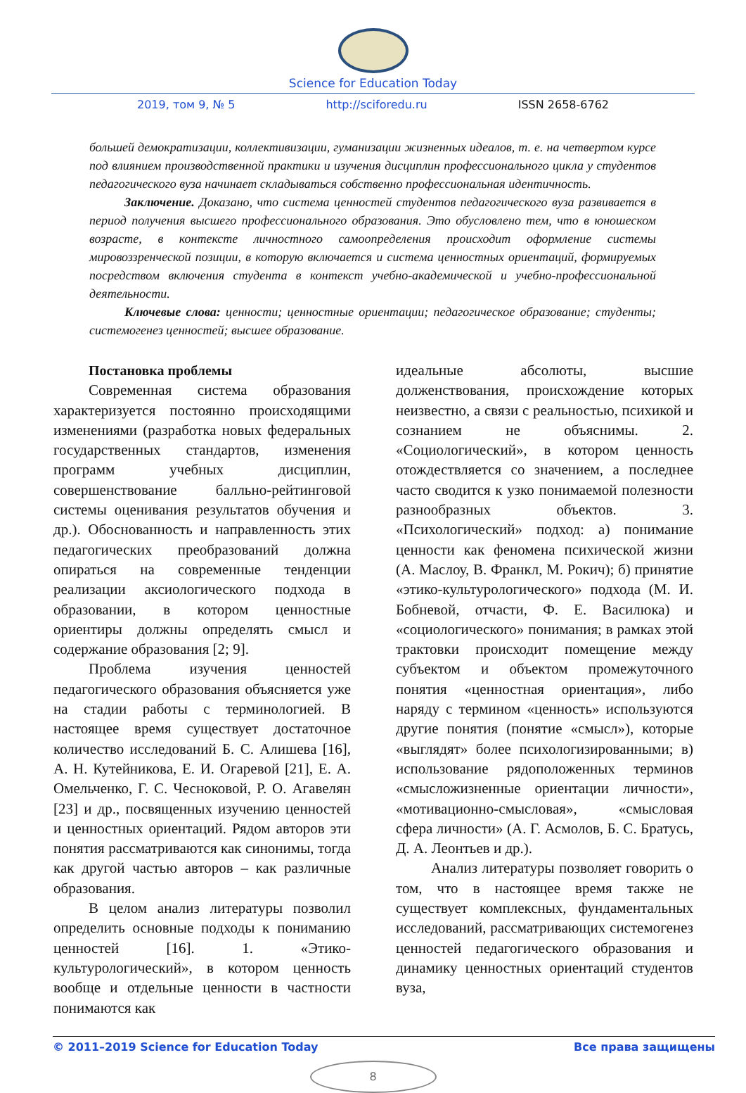Science for Education Today
2019, том 9, № 5 http://sciforedu.ru ISSN 2658-6762
большей демократизации, коллективизации, гуманизации жизненных идеалов, т. е. на четвертом курсе под влиянием производственной практики и изучения дисциплин профессионального цикла у студентов педагогического вуза начинает складываться собственно профессиональная идентичность.
Заключение. Доказано, что система ценностей студентов педагогического вуза развивается в период получения высшего профессионального образования. Это обусловлено тем, что в юношеском возрасте, в контексте личностного самоопределения происходит оформление системы мировоззренческой позиции, в которую включается и система ценностных ориентаций, формируемых посредством включения студента в контекст учебно-академической и учебно-профессиональной деятельности.
Ключевые слова: ценности; ценностные ориентации; педагогическое образование; студенты; системогенез ценностей; высшее образование.
Постановка проблемы
Современная система образования характеризуется постоянно происходящими изменениями (разработка новых федеральных государственных стандартов, изменения программ учебных дисциплин, совершенствование балльно-рейтинговой системы оценивания результатов обучения и др.). Обоснованность и направленность этих педагогических преобразований должна опираться на современные тенденции реализации аксиологического подхода в образовании, в котором ценностные ориентиры должны определять смысл и содержание образования [2; 9].
Проблема изучения ценностей педагогического образования объясняется уже на стадии работы с терминологией. В настоящее время существует достаточное количество исследований Б. С. Алишева [16], А. Н. Кутейникова, Е. И. Огаревой [21], Е. А. Омельченко, Г. С. Чесноковой, Р. О. Агавелян [23] и др., посвященных изучению ценностей и ценностных ориентаций. Рядом авторов эти понятия рассматриваются как синонимы, тогда как другой частью авторов – как различные образования.
В целом анализ литературы позволил определить основные подходы к пониманию ценностей [16]. 1. «Этико-культурологический», в котором ценность вообще и отдельные ценности в частности понимаются как
идеальные абсолюты, высшие долженствования, происхождение которых неизвестно, а связи с реальностью, психикой и сознанием не объяснимы. 2. «Социологический», в котором ценность отождествляется со значением, а последнее часто сводится к узко понимаемой полезности разнообразных объектов. 3. «Психологический» подход: а) понимание ценности как феномена психической жизни (А. Маслоу, В. Франкл, М. Рокич); б) принятие «этико-культурологического» подхода (М. И. Бобневой, отчасти, Ф. Е. Василюка) и «социологического» понимания; в рамках этой трактовки происходит помещение между субъектом и объектом промежуточного понятия «ценностная ориентация», либо наряду с термином «ценность» используются другие понятия (понятие «смысл»), которые «выглядят» более психологизированными; в) использование рядоположенных терминов «смысложизненные ориентации личности», «мотивационно-смысловая», «смысловая сфера личности» (А. Г. Асмолов, Б. С. Братусь, Д. А. Леонтьев и др.).
Анализ литературы позволяет говорить о том, что в настоящее время также не существует комплексных, фундаментальных исследований, рассматривающих системогенез ценностей педагогического образования и динамику ценностных ориентаций студентов вуза,
© 2011–2019 Science for Education Today Все права защищены
8